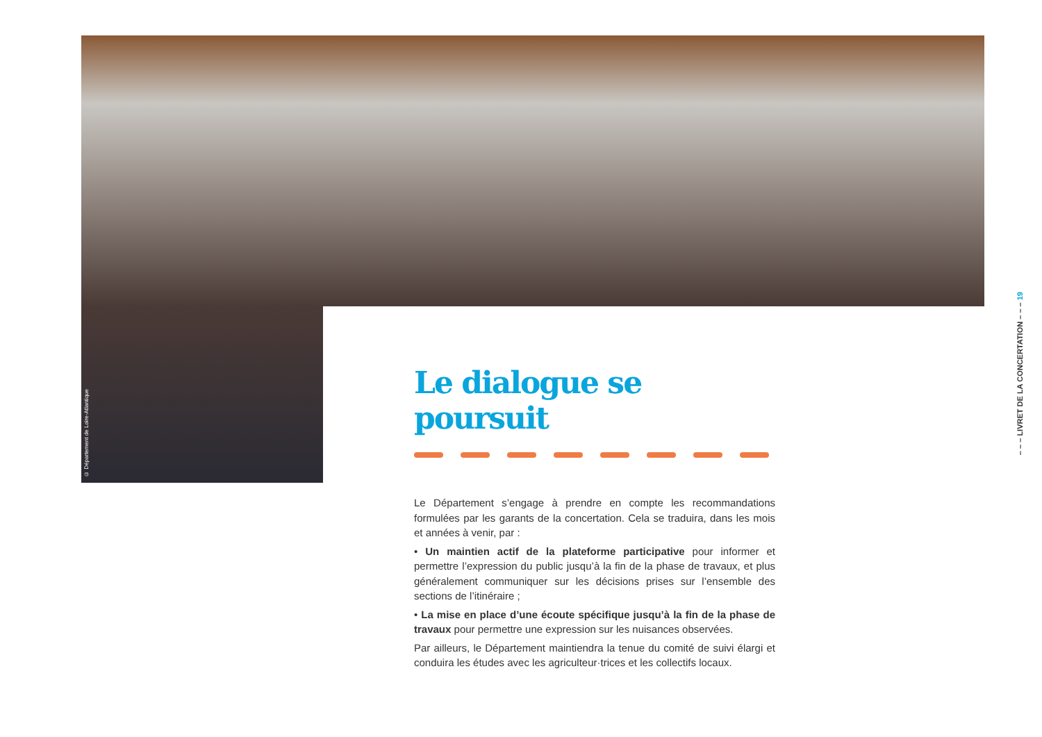© Département de Loire-Atlantique
Le dialogue se poursuit
Le Département s’engage à prendre en compte les recommandations formulées par les garants de la concertation. Cela se traduira, dans les mois et années à venir, par :
• Un maintien actif de la plateforme participative pour informer et permettre l’expression du public jusqu’à la fin de la phase de travaux, et plus généralement communiquer sur les décisions prises sur l’ensemble des sections de l’itinéraire ;
• La mise en place d’une écoute spécifique jusqu’à la fin de la phase de travaux pour permettre une expression sur les nuisances observées.
Par ailleurs, le Département maintiendra la tenue du comité de suivi élargi et conduira les études avec les agriculteur·trices et les collectifs locaux.
– – – LIVRET DE LA CONCERTATION – – – 19